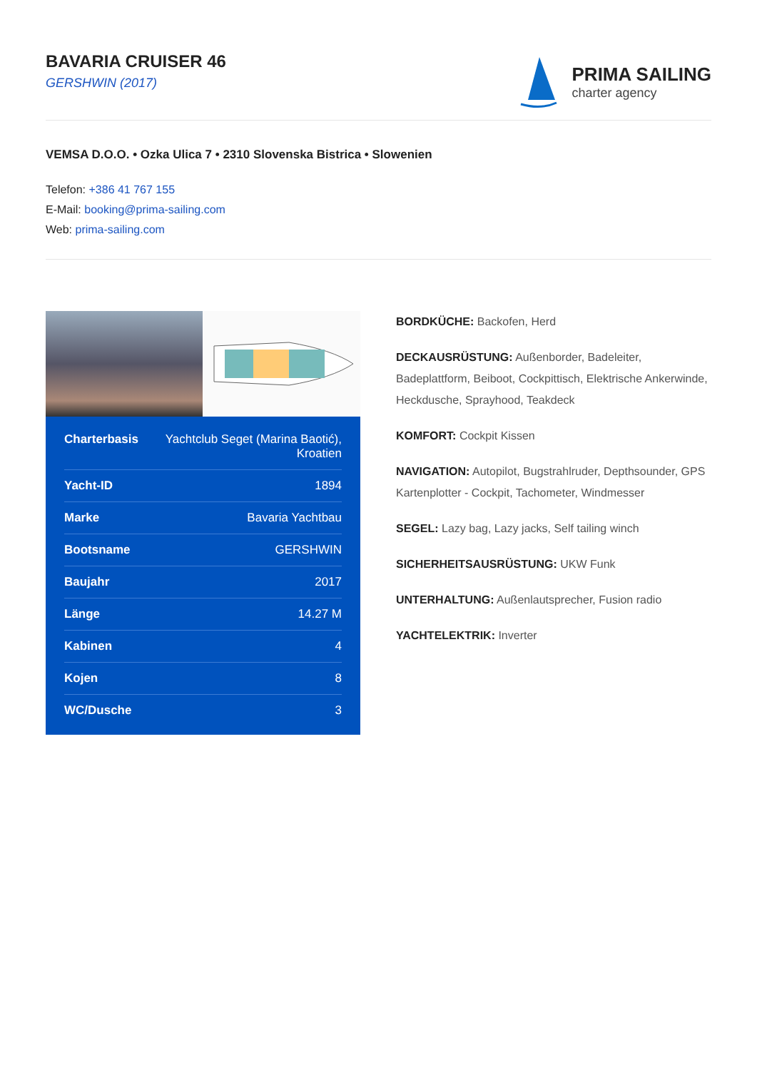BAVARIA CRUISER 46
GERSHWIN (2017)
PRIMA SAILING
charter agency
VEMSA D.O.O. • Ozka Ulica 7 • 2310 Slovenska Bistrica • Slowenien
Telefon: +386 41 767 155
E-Mail: booking@prima-sailing.com
Web: prima-sailing.com
| Charterbasis | Yachtclub Seget (Marina Baotić), Kroatien |
| Yacht-ID | 1894 |
| Marke | Bavaria Yachtbau |
| Bootsname | GERSHWIN |
| Baujahr | 2017 |
| Länge | 14.27 M |
| Kabinen | 4 |
| Kojen | 8 |
| WC/Dusche | 3 |
BORDKÜCHE: Backofen, Herd
DECKAUSRÜSTUNG: Außenborder, Badeleiter, Badeplattform, Beiboot, Cockpittisch, Elektrische Ankerwinde, Heckdusche, Sprayhood, Teakdeck
KOMFORT: Cockpit Kissen
NAVIGATION: Autopilot, Bugstrahlruder, Depthsounder, GPS Kartenplotter - Cockpit, Tachometer, Windmesser
SEGEL: Lazy bag, Lazy jacks, Self tailing winch
SICHERHEITSAUSRÜSTUNG: UKW Funk
UNTERHALTUNG: Außenlautsprecher, Fusion radio
YACHTELEKTRIK: Inverter